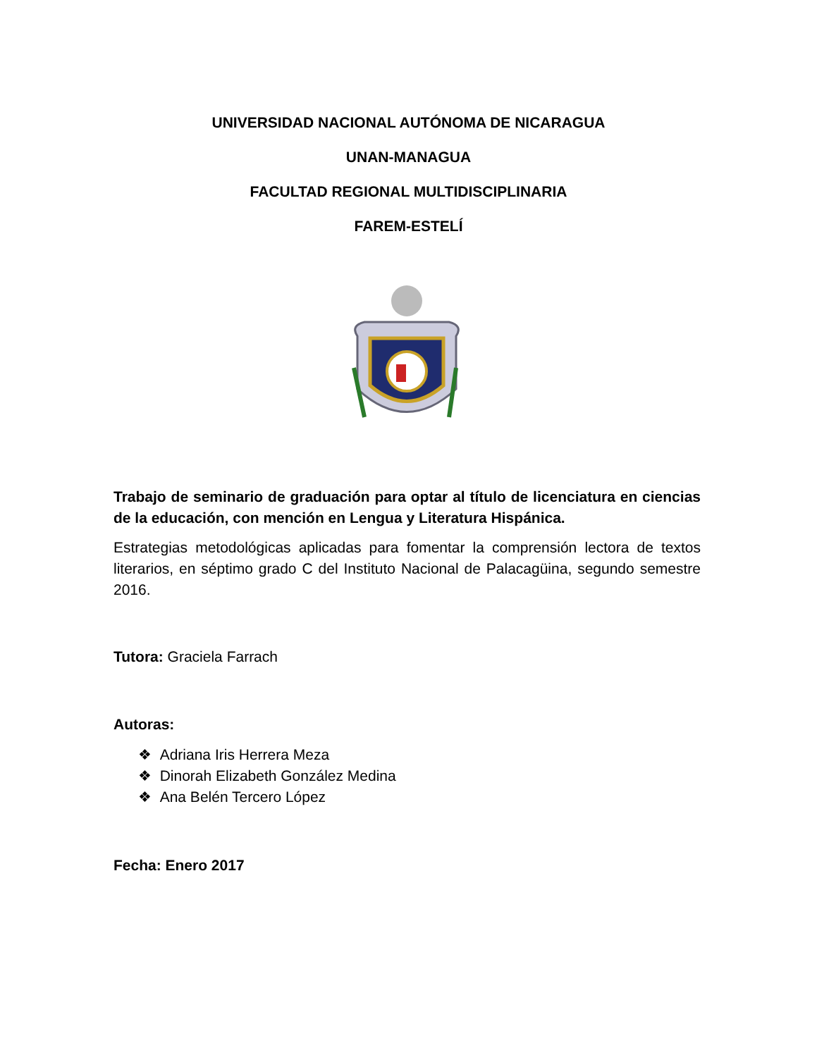UNIVERSIDAD NACIONAL AUTÓNOMA DE NICARAGUA
UNAN-MANAGUA
FACULTAD REGIONAL MULTIDISCIPLINARIA
FAREM-ESTELÍ
Trabajo de seminario de graduación para optar al título de licenciatura en ciencias de la educación, con mención en Lengua y Literatura Hispánica.
Estrategias metodológicas aplicadas para fomentar la comprensión lectora de textos literarios, en séptimo grado C del Instituto Nacional de Palacagüina, segundo semestre 2016.
Tutora: Graciela Farrach
Autoras:
❖ Adriana Iris Herrera Meza
❖ Dinorah Elizabeth González Medina
❖ Ana Belén Tercero López
Fecha: Enero 2017